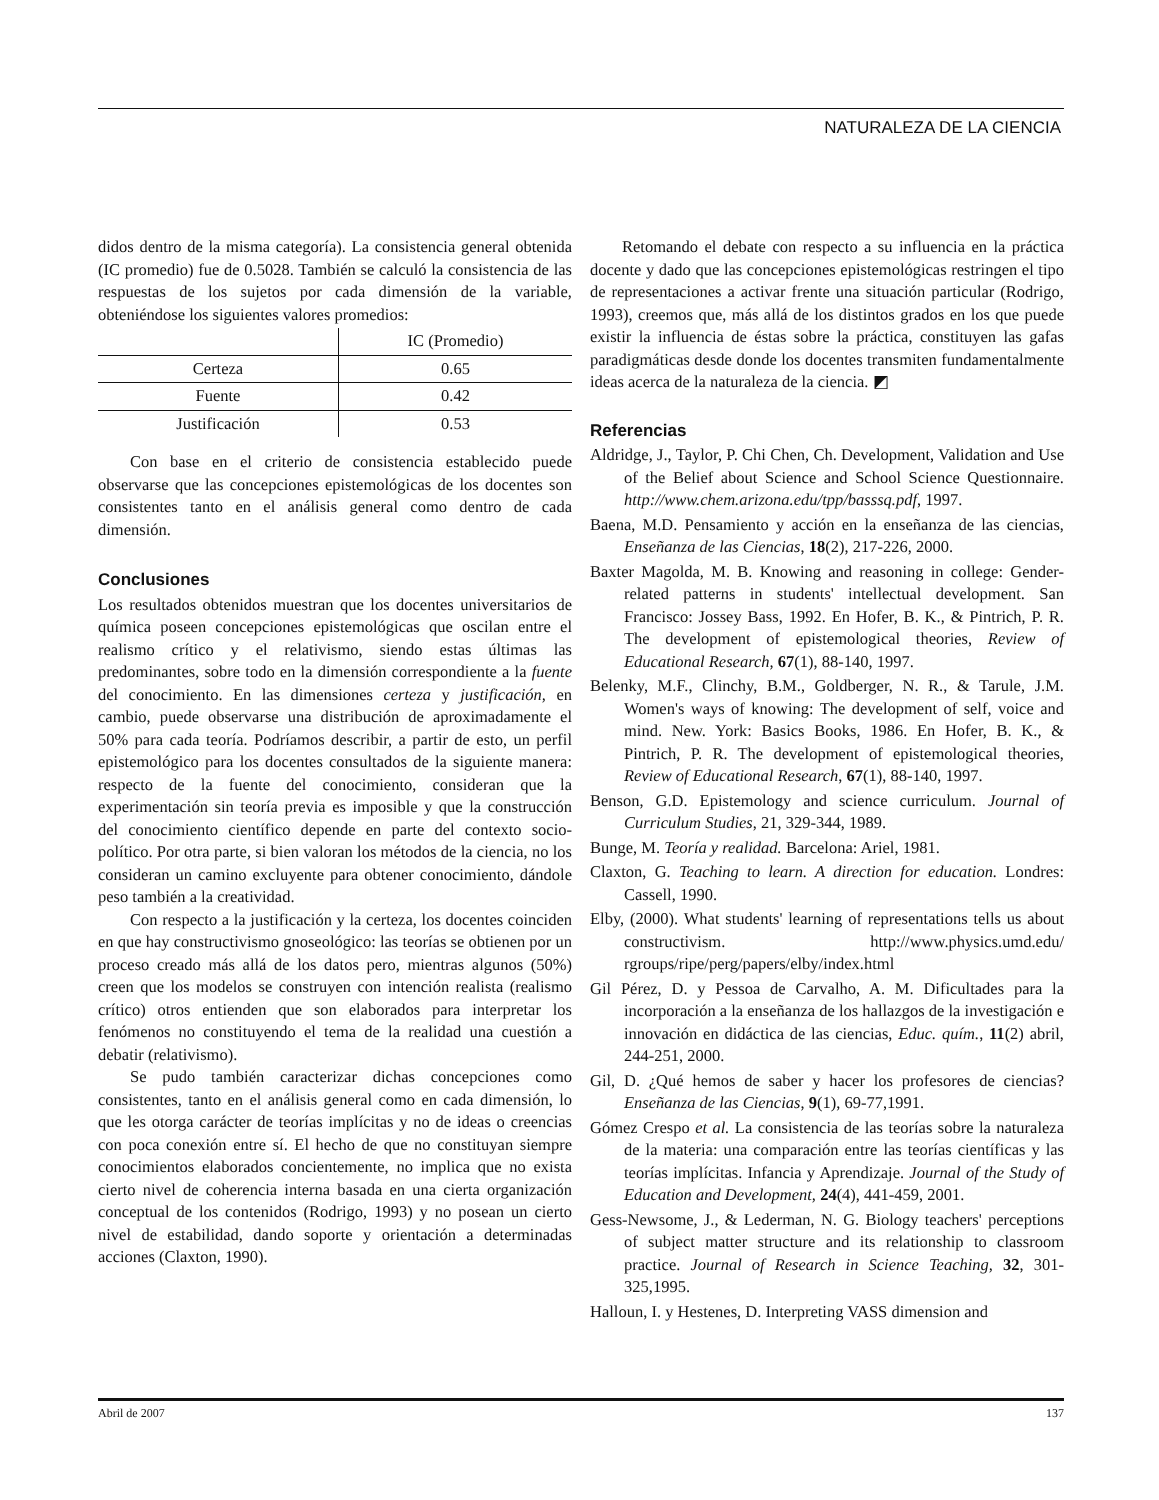NATURALEZA DE LA CIENCIA
didos dentro de la misma categoría). La consistencia general obtenida (IC promedio) fue de 0.5028. También se calculó la consistencia de las respuestas de los sujetos por cada dimensión de la variable, obteniéndose los siguientes valores promedios:
| | IC (Promedio) |
| --- | --- |
| Certeza | 0.65 |
| Fuente | 0.42 |
| Justificación | 0.53 |
Con base en el criterio de consistencia establecido puede observarse que las concepciones epistemológicas de los docentes son consistentes tanto en el análisis general como dentro de cada dimensión.
Conclusiones
Los resultados obtenidos muestran que los docentes universitarios de química poseen concepciones epistemológicas que oscilan entre el realismo crítico y el relativismo, siendo estas últimas las predominantes, sobre todo en la dimensión correspondiente a la fuente del conocimiento. En las dimensiones certeza y justificación, en cambio, puede observarse una distribución de aproximadamente el 50% para cada teoría. Podríamos describir, a partir de esto, un perfil epistemológico para los docentes consultados de la siguiente manera: respecto de la fuente del conocimiento, consideran que la experimentación sin teoría previa es imposible y que la construcción del conocimiento científico depende en parte del contexto socio-político. Por otra parte, si bien valoran los métodos de la ciencia, no los consideran un camino excluyente para obtener conocimiento, dándole peso también a la creatividad.
Con respecto a la justificación y la certeza, los docentes coinciden en que hay constructivismo gnoseológico: las teorías se obtienen por un proceso creado más allá de los datos pero, mientras algunos (50%) creen que los modelos se construyen con intención realista (realismo crítico) otros entienden que son elaborados para interpretar los fenómenos no constituyendo el tema de la realidad una cuestión a debatir (relativismo).
Se pudo también caracterizar dichas concepciones como consistentes, tanto en el análisis general como en cada dimensión, lo que les otorga carácter de teorías implícitas y no de ideas o creencias con poca conexión entre sí. El hecho de que no constituyan siempre conocimientos elaborados concientemente, no implica que no exista cierto nivel de coherencia interna basada en una cierta organización conceptual de los contenidos (Rodrigo, 1993) y no posean un cierto nivel de estabilidad, dando soporte y orientación a determinadas acciones (Claxton, 1990).
Retomando el debate con respecto a su influencia en la práctica docente y dado que las concepciones epistemológicas restringen el tipo de representaciones a activar frente una situación particular (Rodrigo, 1993), creemos que, más allá de los distintos grados en los que puede existir la influencia de éstas sobre la práctica, constituyen las gafas paradigmáticas desde donde los docentes transmiten fundamentalmente ideas acerca de la naturaleza de la ciencia. ◩
Referencias
Aldridge, J., Taylor, P. Chi Chen, Ch. Development, Validation and Use of the Belief about Science and School Science Questionnaire. http://www.chem.arizona.edu/tpp/basssq.pdf, 1997.
Baena, M.D. Pensamiento y acción en la enseñanza de las ciencias, Enseñanza de las Ciencias, 18(2), 217-226, 2000.
Baxter Magolda, M. B. Knowing and reasoning in college: Gender-related patterns in students' intellectual development. San Francisco: Jossey Bass, 1992. En Hofer, B. K., & Pintrich, P. R. The development of epistemological theories, Review of Educational Research, 67(1), 88-140, 1997.
Belenky, M.F., Clinchy, B.M., Goldberger, N. R., & Tarule, J.M. Women's ways of knowing: The development of self, voice and mind. New. York: Basics Books, 1986. En Hofer, B. K., & Pintrich, P. R. The development of epistemological theories, Review of Educational Research, 67(1), 88-140, 1997.
Benson, G.D. Epistemology and science curriculum. Journal of Curriculum Studies, 21, 329-344, 1989.
Bunge, M. Teoría y realidad. Barcelona: Ariel, 1981.
Claxton, G. Teaching to learn. A direction for education. Londres: Cassell, 1990.
Elby, (2000). What students' learning of representations tells us about constructivism. http://www.physics.umd.edu/ rgroups/ripe/perg/papers/elby/index.html
Gil Pérez, D. y Pessoa de Carvalho, A. M. Dificultades para la incorporación a la enseñanza de los hallazgos de la investigación e innovación en didáctica de las ciencias, Educ. quím., 11(2) abril, 244-251, 2000.
Gil, D. ¿Qué hemos de saber y hacer los profesores de ciencias? Enseñanza de las Ciencias, 9(1), 69-77,1991.
Gómez Crespo et al. La consistencia de las teorías sobre la naturaleza de la materia: una comparación entre las teorías científicas y las teorías implícitas. Infancia y Aprendizaje. Journal of the Study of Education and Development, 24(4), 441-459, 2001.
Gess-Newsome, J., & Lederman, N. G. Biology teachers' perceptions of subject matter structure and its relationship to classroom practice. Journal of Research in Science Teaching, 32, 301-325,1995.
Halloun, I. y Hestenes, D. Interpreting VASS dimension and
Abril de 2007 137